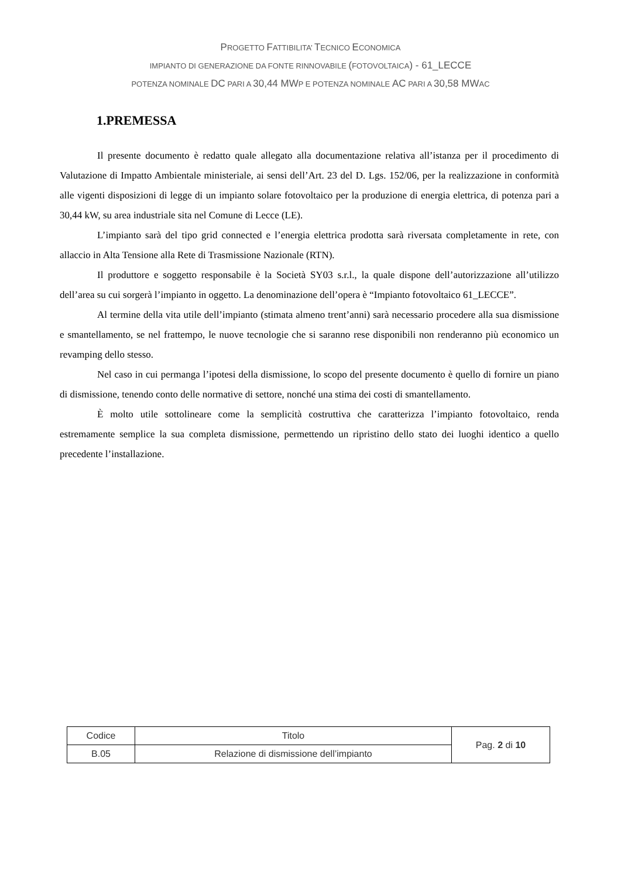PROGETTO FATTIBILITA’ TECNICO ECONOMICA
IMPIANTO DI GENERAZIONE DA FONTE RINNOVABILE (FOTOVOLTAICA) - 61_LECCE
POTENZA NOMINALE DC PARI A 30,44 MWP E POTENZA NOMINALE AC PARI A 30,58 MWAC
1.PREMESSA
Il presente documento è redatto quale allegato alla documentazione relativa all’istanza per il procedimento di Valutazione di Impatto Ambientale ministeriale, ai sensi dell’Art. 23 del D. Lgs. 152/06, per la realizzazione in conformità alle vigenti disposizioni di legge di un impianto solare fotovoltaico per la produzione di energia elettrica, di potenza pari a 30,44 kW, su area industriale sita nel Comune di Lecce (LE).
L’impianto sarà del tipo grid connected e l’energia elettrica prodotta sarà riversata completamente in rete, con allaccio in Alta Tensione alla Rete di Trasmissione Nazionale (RTN).
Il produttore e soggetto responsabile è la Società SY03 s.r.l., la quale dispone dell’autorizzazione all’utilizzo dell’area su cui sorgerà l’impianto in oggetto. La denominazione dell’opera è “Impianto fotovoltaico 61_LECCE”.
Al termine della vita utile dell’impianto (stimata almeno trent’anni) sarà necessario procedere alla sua dismissione e smantellamento, se nel frattempo, le nuove tecnologie che si saranno rese disponibili non renderanno più economico un revamping dello stesso.
Nel caso in cui permanga l’ipotesi della dismissione, lo scopo del presente documento è quello di fornire un piano di dismissione, tenendo conto delle normative di settore, nonché una stima dei costi di smantellamento.
È molto utile sottolineare come la semplicità costruttiva che caratterizza l’impianto fotovoltaico, renda estremamente semplice la sua completa dismissione, permettendo un ripristino dello stato dei luoghi identico a quello precedente l’installazione.
| Codice | Titolo | Pag. 2 di 10 |
| B.05 | Relazione di dismissione dell’impianto | |